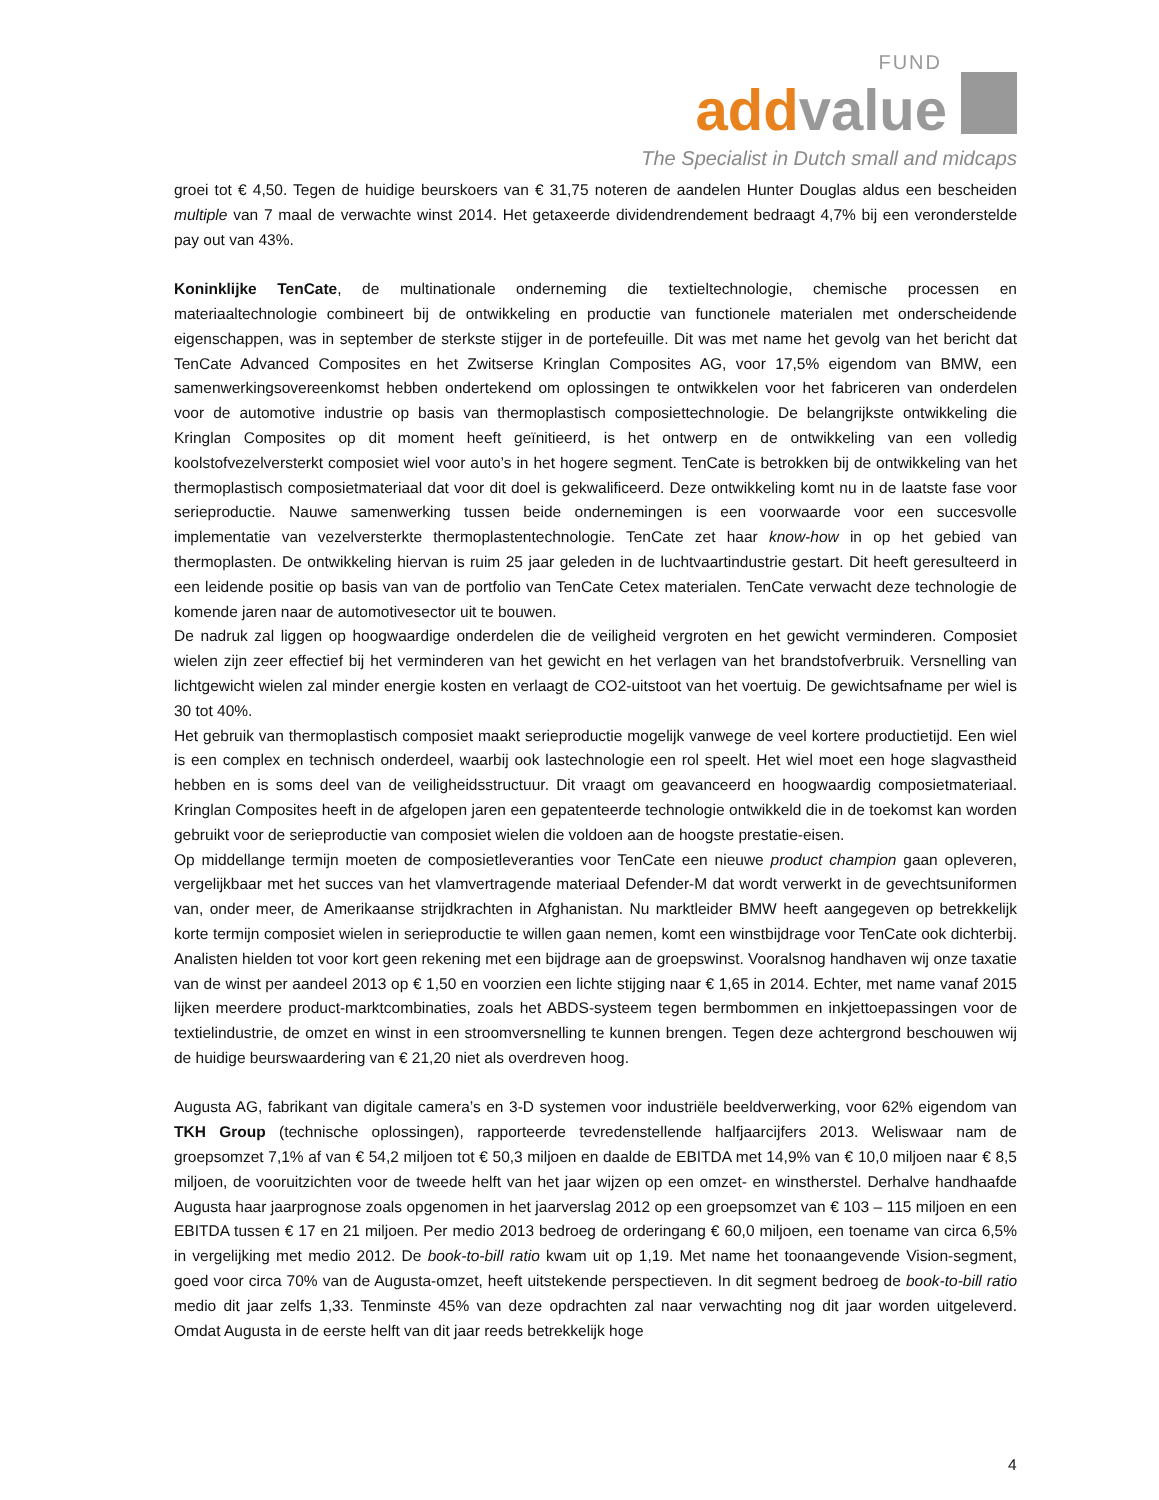FUND
add value
The Specialist in Dutch small and midcaps
groei tot € 4,50. Tegen de huidige beurskoers van € 31,75 noteren de aandelen Hunter Douglas aldus een bescheiden multiple van 7 maal de verwachte winst 2014. Het getaxeerde dividendrendement bedraagt 4,7% bij een veronderstelde pay out van 43%.
Koninklijke TenCate, de multinationale onderneming die textieltechnologie, chemische processen en materiaaltechnologie combineert bij de ontwikkeling en productie van functionele materialen met onderscheidende eigenschappen, was in september de sterkste stijger in de portefeuille. Dit was met name het gevolg van het bericht dat TenCate Advanced Composites en het Zwitserse Kringlan Composites AG, voor 17,5% eigendom van BMW, een samenwerkingsovereenkomst hebben ondertekend om oplossingen te ontwikkelen voor het fabriceren van onderdelen voor de automotive industrie op basis van thermoplastisch composiettechnologie. De belangrijkste ontwikkeling die Kringlan Composites op dit moment heeft geïnitieerd, is het ontwerp en de ontwikkeling van een volledig koolstofvezelversterkt composiet wiel voor auto’s in het hogere segment. TenCate is betrokken bij de ontwikkeling van het thermoplastisch composietmateriaal dat voor dit doel is gekwalificeerd. Deze ontwikkeling komt nu in de laatste fase voor serieproductie. Nauwe samenwerking tussen beide ondernemingen is een voorwaarde voor een succesvolle implementatie van vezelversterkte thermoplastentechnologie. TenCate zet haar know-how in op het gebied van thermoplasten. De ontwikkeling hiervan is ruim 25 jaar geleden in de luchtvaartindustrie gestart. Dit heeft geresulteerd in een leidende positie op basis van van de portfolio van TenCate Cetex materialen. TenCate verwacht deze technologie de komende jaren naar de automotivesector uit te bouwen.
De nadruk zal liggen op hoogwaardige onderdelen die de veiligheid vergroten en het gewicht verminderen. Composiet wielen zijn zeer effectief bij het verminderen van het gewicht en het verlagen van het brandstofverbruik. Versnelling van lichtgewicht wielen zal minder energie kosten en verlaagt de CO2-uitstoot van het voertuig. De gewichtsafname per wiel is 30 tot 40%.
Het gebruik van thermoplastisch composiet maakt serieproductie mogelijk vanwege de veel kortere productietijd. Een wiel is een complex en technisch onderdeel, waarbij ook lastechnologie een rol speelt. Het wiel moet een hoge slagvastheid hebben en is soms deel van de veiligheidsstructuur. Dit vraagt om geavanceerd en hoogwaardig composietmateriaal. Kringlan Composites heeft in de afgelopen jaren een gepatenteerde technologie ontwikkeld die in de toekomst kan worden gebruikt voor de serieproductie van composiet wielen die voldoen aan de hoogste prestatie-eisen.
Op middellange termijn moeten de composietleveranties voor TenCate een nieuwe product champion gaan opleveren, vergelijkbaar met het succes van het vlamvertragende materiaal Defender-M dat wordt verwerkt in de gevechtsuniformen van, onder meer, de Amerikaanse strijdkrachten in Afghanistan. Nu marktleider BMW heeft aangegeven op betrekkelijk korte termijn composiet wielen in serieproductie te willen gaan nemen, komt een winstbijdrage voor TenCate ook dichterbij. Analisten hielden tot voor kort geen rekening met een bijdrage aan de groepswinst. Vooralsnog handhaven wij onze taxatie van de winst per aandeel 2013 op € 1,50 en voorzien een lichte stijging naar € 1,65 in 2014. Echter, met name vanaf 2015 lijken meerdere product-marktcombinaties, zoals het ABDS-systeem tegen bermbommen en inkjettoepassingen voor de textielindustrie, de omzet en winst in een stroomversnelling te kunnen brengen. Tegen deze achtergrond beschouwen wij de huidige beurswaardering van € 21,20 niet als overdreven hoog.
Augusta AG, fabrikant van digitale camera’s en 3-D systemen voor industriële beeldverwerking, voor 62% eigendom van TKH Group (technische oplossingen), rapporteerde tevredenstellende halfjaarcijfers 2013. Weliswaar nam de groepsomzet 7,1% af van € 54,2 miljoen tot € 50,3 miljoen en daalde de EBITDA met 14,9% van € 10,0 miljoen naar € 8,5 miljoen, de vooruitzichten voor de tweede helft van het jaar wijzen op een omzet- en winstherstel. Derhalve handhaafde Augusta haar jaarprognose zoals opgenomen in het jaarverslag 2012 op een groepsomzet van € 103 – 115 miljoen en een EBITDA tussen € 17 en 21 miljoen. Per medio 2013 bedroeg de orderingang € 60,0 miljoen, een toename van circa 6,5% in vergelijking met medio 2012. De book-to-bill ratio kwam uit op 1,19. Met name het toonaangevende Vision-segment, goed voor circa 70% van de Augusta-omzet, heeft uitstekende perspectieven. In dit segment bedroeg de book-to-bill ratio medio dit jaar zelfs 1,33. Tenminste 45% van deze opdrachten zal naar verwachting nog dit jaar worden uitgeleverd. Omdat Augusta in de eerste helft van dit jaar reeds betrekkelijk hoge
4